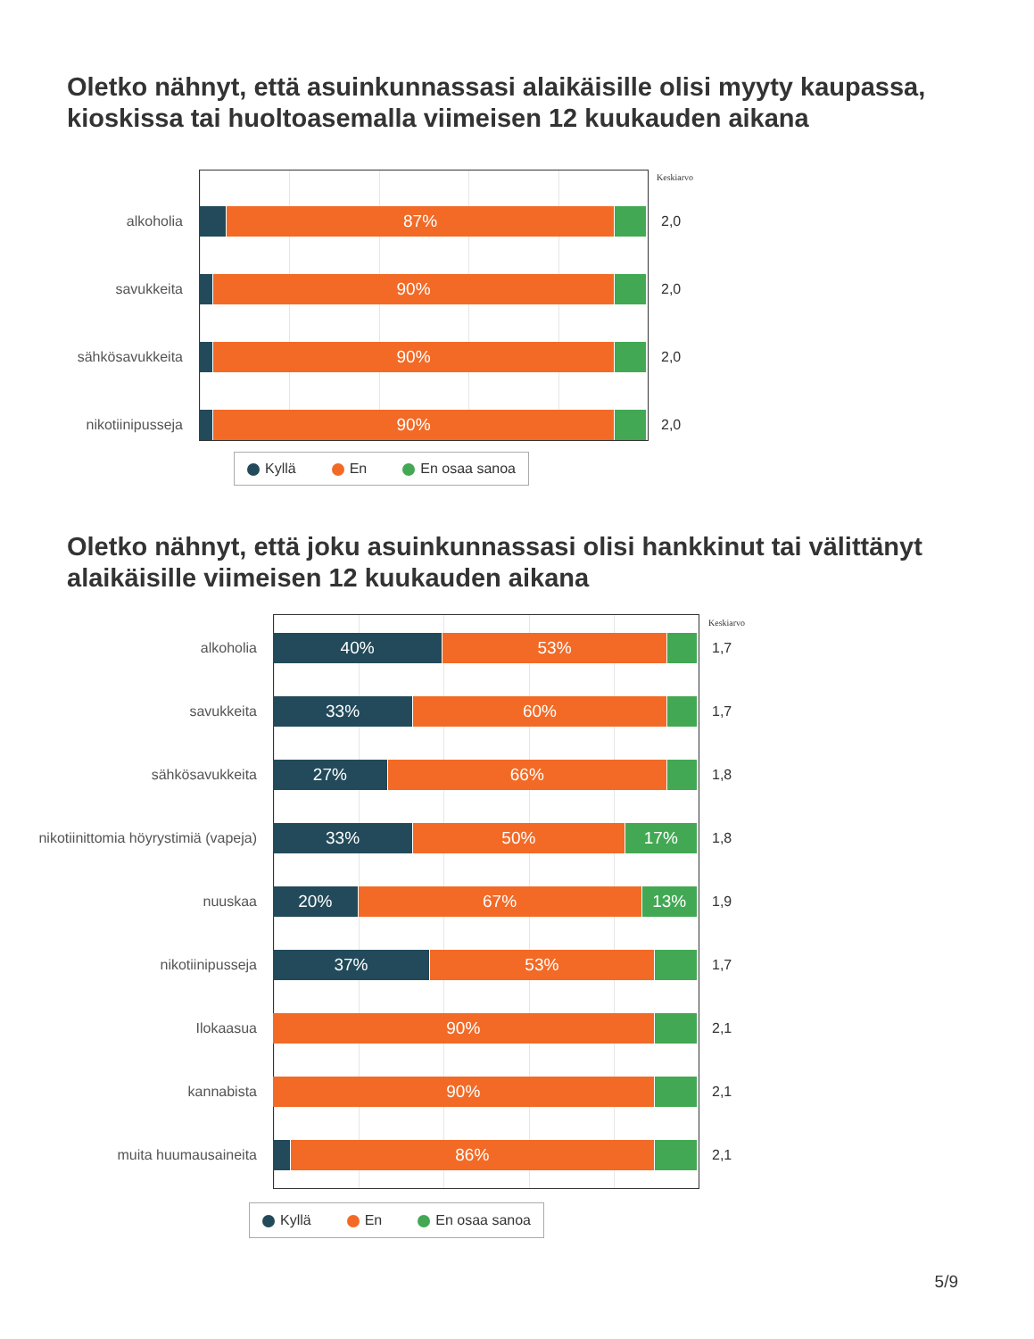Oletko nähnyt, että asuinkunnassasi alaikäisille olisi myyty kaupassa, kioskissa tai huoltoasemalla viimeisen 12 kuukauden aikana
Keskiarvo
alkoholia
87%
2,0
savukkeita
90%
2,0
sähkösavukkeita
90%
2,0
nikotiinipusseja
90%
2,0
Kyllä En En osaa sanoa
Oletko nähnyt, että joku asuinkunnassasi olisi hankkinut tai välittänyt alaikäisille viimeisen 12 kuukauden aikana
Keskiarvo
alkoholia
40% 53%
1,7
savukkeita
33% 60%
1,7
sähkösavukkeita
27% 66%
1,8
nikotiinittomia höyrystimiä (vapeja)
33% 50% 17%
1,8
nuuskaa
20% 67% 13%
1,9
nikotiinipusseja
37% 53%
1,7
Ilokaasua
90%
2,1
kannabista
90%
2,1
muita huumausaineita
86%
2,1
Kyllä En En osaa sanoa
5/9